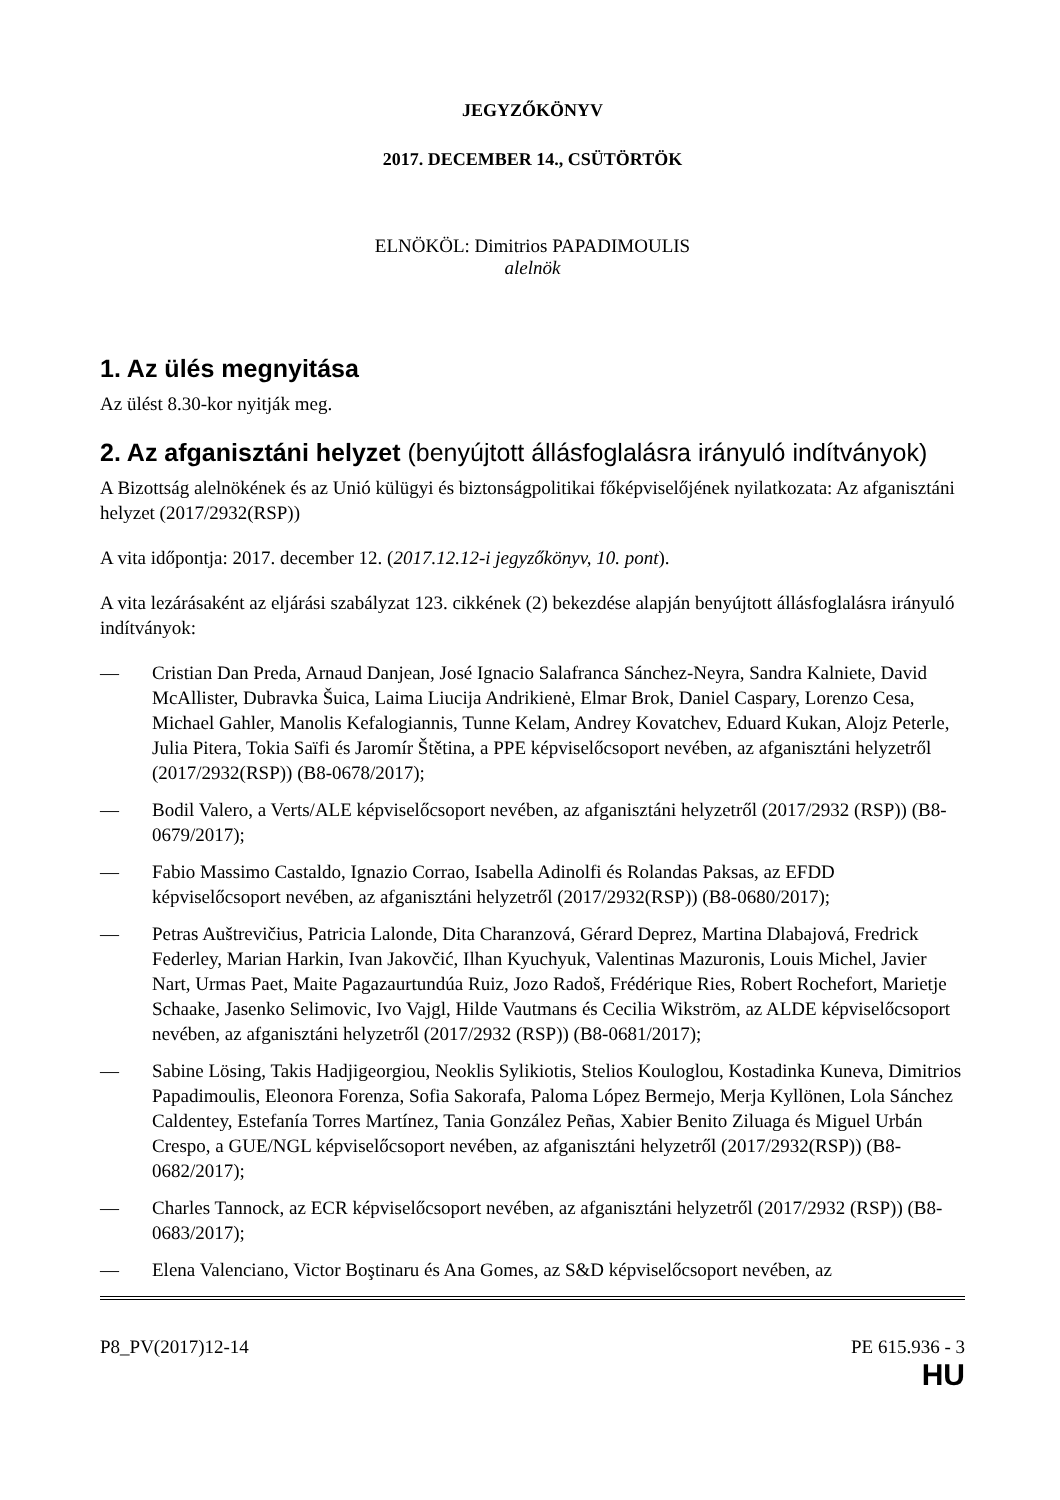JEGYZŐKÖNYV
2017. DECEMBER 14., CSÜTÖRTÖK
ELNÖKÖL: Dimitrios PAPADIMOULIS
alelnök
1. Az ülés megnyitása
Az ülést 8.30-kor nyitják meg.
2. Az afganisztáni helyzet (benyújtott állásfoglalásra irányuló indítványok)
A Bizottság alelnökének és az Unió külügyi és biztonságpolitikai főképviselőjének nyilatkozata: Az afganisztáni helyzet (2017/2932(RSP))
A vita időpontja: 2017. december 12. (2017.12.12-i jegyzőkönyv, 10. pont).
A vita lezárásaként az eljárási szabályzat 123. cikkének (2) bekezdése alapján benyújtott állásfoglalásra irányuló indítványok:
— Cristian Dan Preda, Arnaud Danjean, José Ignacio Salafranca Sánchez-Neyra, Sandra Kalniete, David McAllister, Dubravka Šuica, Laima Liucija Andrikienė, Elmar Brok, Daniel Caspary, Lorenzo Cesa, Michael Gahler, Manolis Kefalogiannis, Tunne Kelam, Andrey Kovatchev, Eduard Kukan, Alojz Peterle, Julia Pitera, Tokia Saïfi és Jaromír Štětina, a PPE képviselőcsoport nevében, az afganisztáni helyzetről (2017/2932(RSP)) (B8-0678/2017);
— Bodil Valero, a Verts/ALE képviselőcsoport nevében, az afganisztáni helyzetről (2017/2932 (RSP)) (B8-0679/2017);
— Fabio Massimo Castaldo, Ignazio Corrao, Isabella Adinolfi és Rolandas Paksas, az EFDD képviselőcsoport nevében, az afganisztáni helyzetről (2017/2932(RSP)) (B8-0680/2017);
— Petras Auštrevičius, Patricia Lalonde, Dita Charanzová, Gérard Deprez, Martina Dlabajová, Fredrick Federley, Marian Harkin, Ivan Jakovčić, Ilhan Kyuchyuk, Valentinas Mazuronis, Louis Michel, Javier Nart, Urmas Paet, Maite Pagazaurtundúa Ruiz, Jozo Radoš, Frédérique Ries, Robert Rochefort, Marietje Schaake, Jasenko Selimovic, Ivo Vajgl, Hilde Vautmans és Cecilia Wikström, az ALDE képviselőcsoport nevében, az afganisztáni helyzetről (2017/2932 (RSP)) (B8-0681/2017);
— Sabine Lösing, Takis Hadjigeorgiou, Neoklis Sylikiotis, Stelios Kouloglou, Kostadinka Kuneva, Dimitrios Papadimoulis, Eleonora Forenza, Sofia Sakorafa, Paloma López Bermejo, Merja Kyllönen, Lola Sánchez Caldentey, Estefanía Torres Martínez, Tania González Peñas, Xabier Benito Ziluaga és Miguel Urbán Crespo, a GUE/NGL képviselőcsoport nevében, az afganisztáni helyzetről (2017/2932(RSP)) (B8-0682/2017);
— Charles Tannock, az ECR képviselőcsoport nevében, az afganisztáni helyzetről (2017/2932 (RSP)) (B8-0683/2017);
— Elena Valenciano, Victor Boştinaru és Ana Gomes, az S&D képviselőcsoport nevében, az
P8_PV(2017)12-14 PE 615.936 - 3
HU